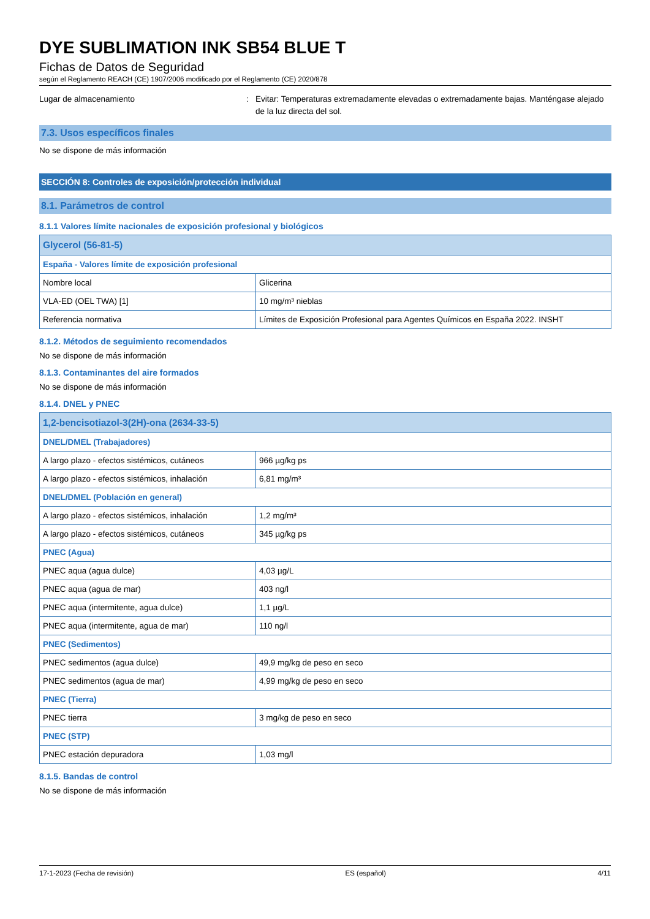DYE SUBLIMATION INK SB54 BLUE T
Fichas de Datos de Seguridad
según el Reglamento REACH (CE) 1907/2006 modificado por el Reglamento (CE) 2020/878
Lugar de almacenamiento : Evitar: Temperaturas extremadamente elevadas o extremadamente bajas. Manténgase alejado de la luz directa del sol.
7.3. Usos específicos finales
No se dispone de más información
SECCIÓN 8: Controles de exposición/protección individual
8.1. Parámetros de control
8.1.1 Valores límite nacionales de exposición profesional y biológicos
| Glycerol (56-81-5) | |
| España - Valores límite de exposición profesional | |
| Nombre local | Glicerina |
| VLA-ED (OEL TWA) [1] | 10 mg/m³ nieblas |
| Referencia normativa | Límites de Exposición Profesional para Agentes Químicos en España 2022. INSHT |
8.1.2. Métodos de seguimiento recomendados
No se dispone de más información
8.1.3. Contaminantes del aire formados
No se dispone de más información
8.1.4. DNEL y PNEC
| 1,2-bencisotiazol-3(2H)-ona (2634-33-5) | |
| DNEL/DMEL (Trabajadores) | |
| A largo plazo - efectos sistémicos, cutáneos | 966 µg/kg ps |
| A largo plazo - efectos sistémicos, inhalación | 6,81 mg/m³ |
| DNEL/DMEL (Población en general) | |
| A largo plazo - efectos sistémicos, inhalación | 1,2 mg/m³ |
| A largo plazo - efectos sistémicos, cutáneos | 345 µg/kg ps |
| PNEC (Agua) | |
| PNEC aqua (agua dulce) | 4,03 µg/L |
| PNEC aqua (agua de mar) | 403 ng/l |
| PNEC aqua (intermitente, agua dulce) | 1,1 µg/L |
| PNEC aqua (intermitente, agua de mar) | 110 ng/l |
| PNEC (Sedimentos) | |
| PNEC sedimentos (agua dulce) | 49,9 mg/kg de peso en seco |
| PNEC sedimentos (agua de mar) | 4,99 mg/kg de peso en seco |
| PNEC (Tierra) | |
| PNEC tierra | 3 mg/kg de peso en seco |
| PNEC (STP) | |
| PNEC estación depuradora | 1,03 mg/l |
8.1.5. Bandas de control
No se dispone de más información
17-1-2023 (Fecha de revisión) ES (español) 4/11